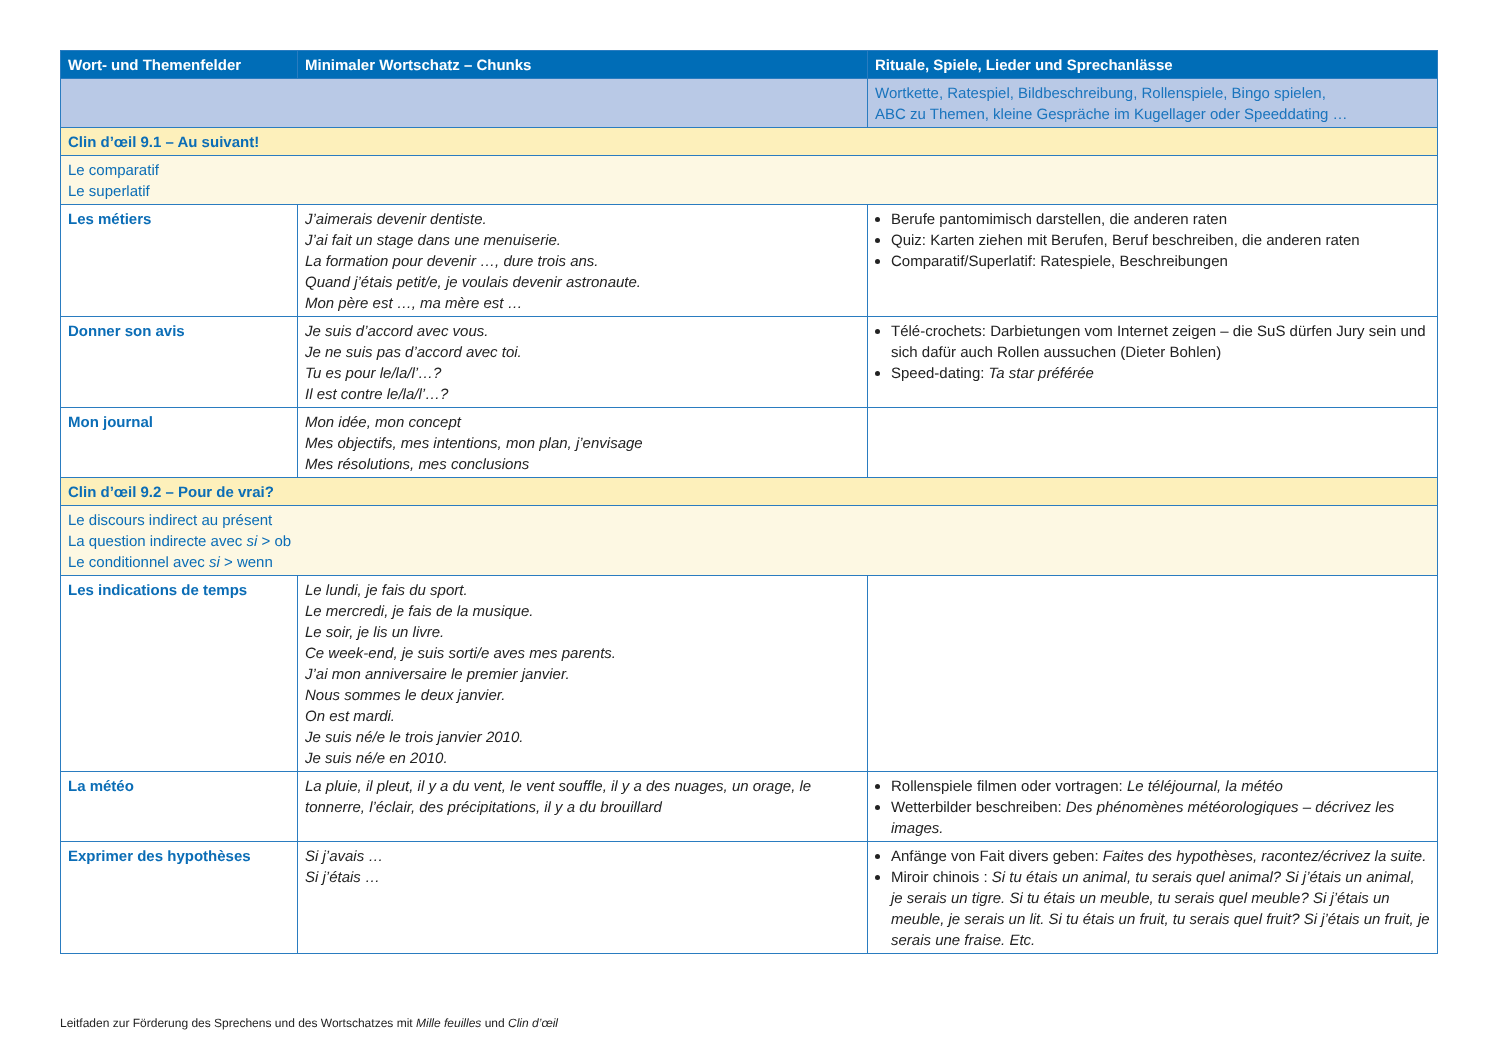| Wort- und Themenfelder | Minimaler Wortschatz – Chunks | Rituale, Spiele, Lieder und Sprechanlässe |
| --- | --- | --- |
| | | Wortkette, Ratespiel, Bildbeschreibung, Rollenspiele, Bingo spielen, ABC zu Themen, kleine Gespräche im Kugellager oder Speeddating … |
| Clin d’œil 9.1 – Au suivant! | | |
| Le comparatif Le superlatif | | |
| Les métiers | J’aimerais devenir dentiste. J’ai fait un stage dans une menuiserie. La formation pour devenir …, dure trois ans. Quand j’étais petit/e, je voulais devenir astronaute. Mon père est …, ma mère est … | Berufe pantomimisch darstellen, die anderen raten Quiz: Karten ziehen mit Berufen, Beruf beschreiben, die anderen raten Comparatif/Superlatif: Ratespiele, Beschreibungen |
| Donner son avis | Je suis d’accord avec vous. Je ne suis pas d’accord avec toi. Tu es pour le/la/l’…? Il est contre le/la/l’…? | Télé-crochets: Darbietungen vom Internet zeigen – die SuS dürfen Jury sein und sich dafür auch Rollen aussuchen (Dieter Bohlen) Speed-dating: Ta star préférée |
| Mon journal | Mon idée, mon concept Mes objectifs, mes intentions, mon plan, j’envisage Mes résolutions, mes conclusions | |
| Clin d’œil 9.2 – Pour de vrai? | | |
| Le discours indirect au présent La question indirecte avec si > ob Le conditionnel avec si > wenn | | |
| Les indications de temps | Le lundi, je fais du sport. Le mercredi, je fais de la musique. Le soir, je lis un livre. Ce week-end, je suis sorti/e aves mes parents. J’ai mon anniversaire le premier janvier. Nous sommes le deux janvier. On est mardi. Je suis né/e le trois janvier 2010. Je suis né/e en 2010. | |
| La météo | La pluie, il pleut, il y a du vent, le vent souffle, il y a des nuages, un orage, le tonnerre, l’éclair, des précipitations, il y a du brouillard | Rollenspiele filmen oder vortragen: Le téléjournal, la météo Wetterbilder beschreiben: Des phénomènes météorologiques – décrivez les images. |
| Exprimer des hypothèses | Si j’avais … Si j’étais … | Anfänge von Fait divers geben: Faites des hypothèses, racontez/écrivez la suite. Miroir chinois : Si tu étais un animal, tu serais quel animal? Si j’étais un animal, je serais un tigre. Si tu étais un meuble, tu serais quel meuble? Si j’étais un meuble, je serais un lit. Si tu étais un fruit, tu serais quel fruit? Si j’étais un fruit, je serais une fraise. Etc. |
Leitfaden zur Förderung des Sprechens und des Wortschatzes mit Mille feuilles und Clin d’œil